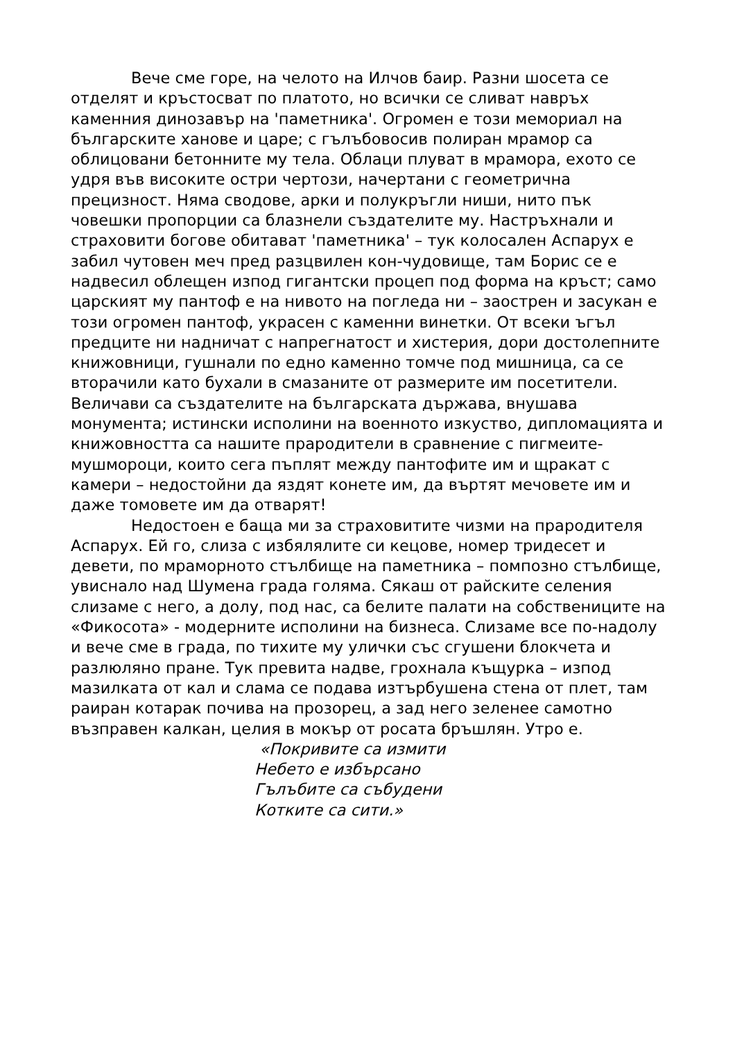Вече сме горе, на челото на Илчов баир. Разни шосета се отделят и кръстосват по платото, но всички се сливат навръх каменния динозавър на 'паметника'. Огромен е този мемориал на българските ханове и царе; с гълъбовосив полиран мрамор са облицовани бетонните му тела. Облаци плуват в мрамора, ехото се удря във високите остри чертози, начертани с геометрична прецизност. Няма сводове, арки и полукръгли ниши, нито пък човешки пропорции са блазнели създателите му. Настръхнали и страховити богове обитават 'паметника' – тук колосален Аспарух е забил чутовен меч пред разцвилен кон-чудовище, там Борис се е надвесил облещен изпод гигантски процеп под форма на кръст; само царският му пантоф е на нивото на погледа ни – заострен и засукан е този огромен пантоф, украсен с каменни винетки. От всеки ъгъл предците ни надничат с напрегнатост и хистерия, дори достолепните книжовници, гушнали по едно каменно томче под мишница, са се вторачили като бухали в смазаните от размерите им посетители. Величави са създателите на българската държава, внушава монумента; истински исполини на военното изкуство, дипломацията и книжовността са нашите прародители в сравнение с пигмеите-мушмороци, които сега пъплят между пантофите им и щракат с камери – недостойни да яздят конете им, да въртят мечовете им и даже томовете им да отварят!
Недостоен е баща ми за страховитите чизми на прародителя Аспарух. Ей го, слиза с избялялите си кецове, номер тридесет и девети, по мраморното стълбище на паметника – помпозно стълбище, увиснало над Шумена града голяма. Сякаш от райските селения слизаме с него, а долу, под нас, са белите палати на собствениците на «Фикосота» - модерните исполини на бизнеса. Слизаме все по-надолу и вече сме в града, по тихите му улички със сгушени блокчета и разлюляно пране. Тук превита надве, грохнала къщурка – изпод мазилката от кал и слама се подава изтърбушена стена от плет, там раиран котарак почива на прозорец, а зад него зеленее самотно възправен калкан, целия в мокър от росата бръшлян. Утро е.
«Покривите са измити
Небето е избърсано
Гълъбите са събудени
Котките са сити.»